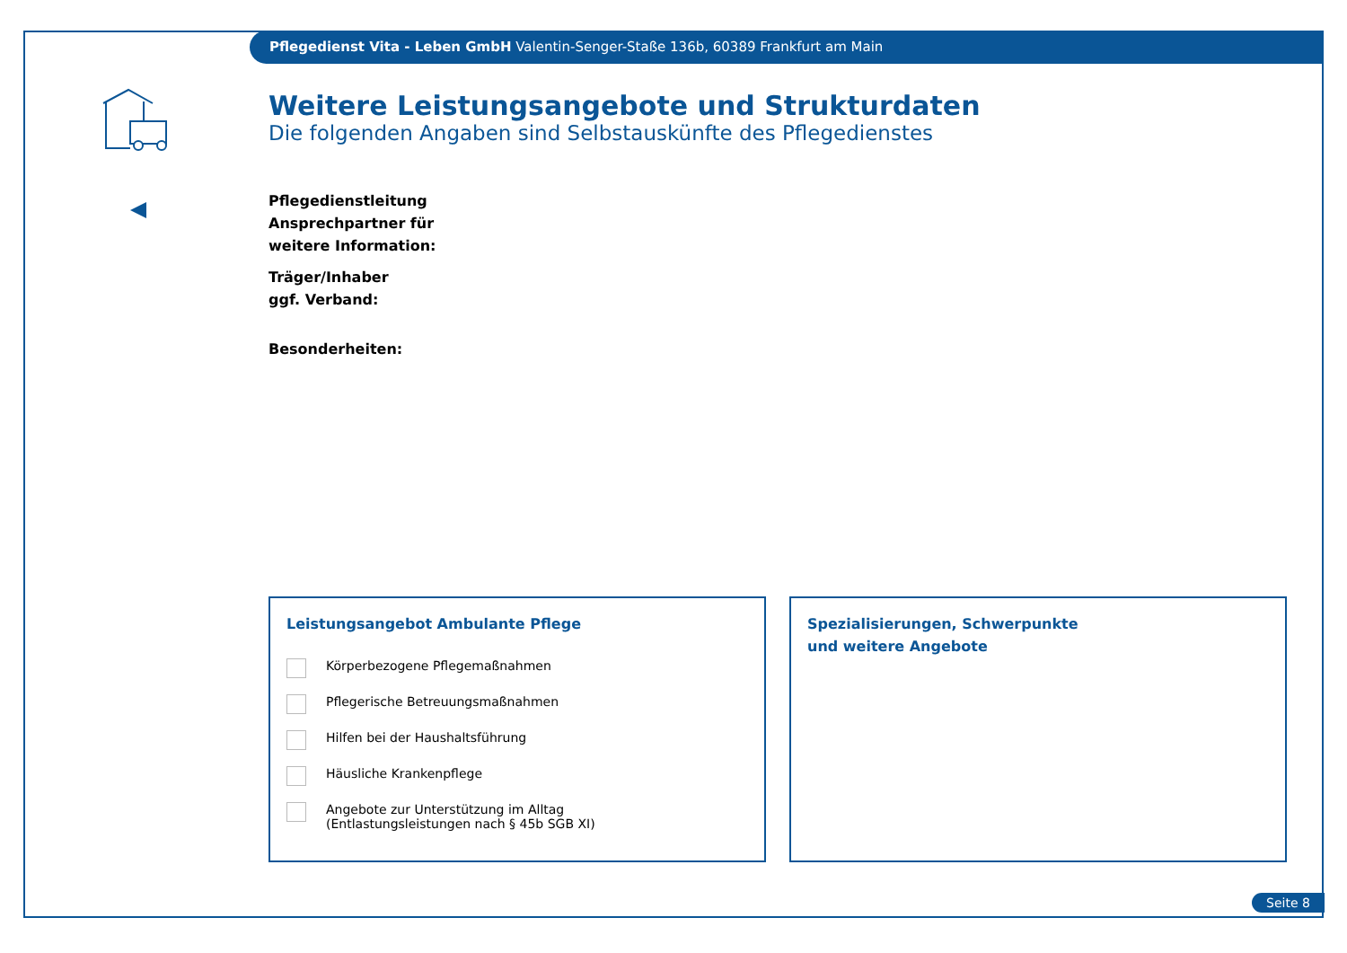Pflegedienst Vita - Leben GmbH Valentin-Senger-Staße 136b, 60389 Frankfurt am Main
Weitere Leistungsangebote und Strukturdaten
Die folgenden Angaben sind Selbstauskünfte des Pflegedienstes
Pflegedienstleitung
Ansprechpartner für
weitere Information:
Träger/Inhaber
ggf. Verband:
Besonderheiten:
Leistungsangebot Ambulante Pflege
Körperbezogene Pflegemaßnahmen
Pflegerische Betreuungsmaßnahmen
Hilfen bei der Haushaltsführung
Häusliche Krankenpflege
Angebote zur Unterstützung im Alltag
(Entlastungsleistungen nach § 45b SGB XI)
Spezialisierungen, Schwerpunkte
und weitere Angebote
Seite 8